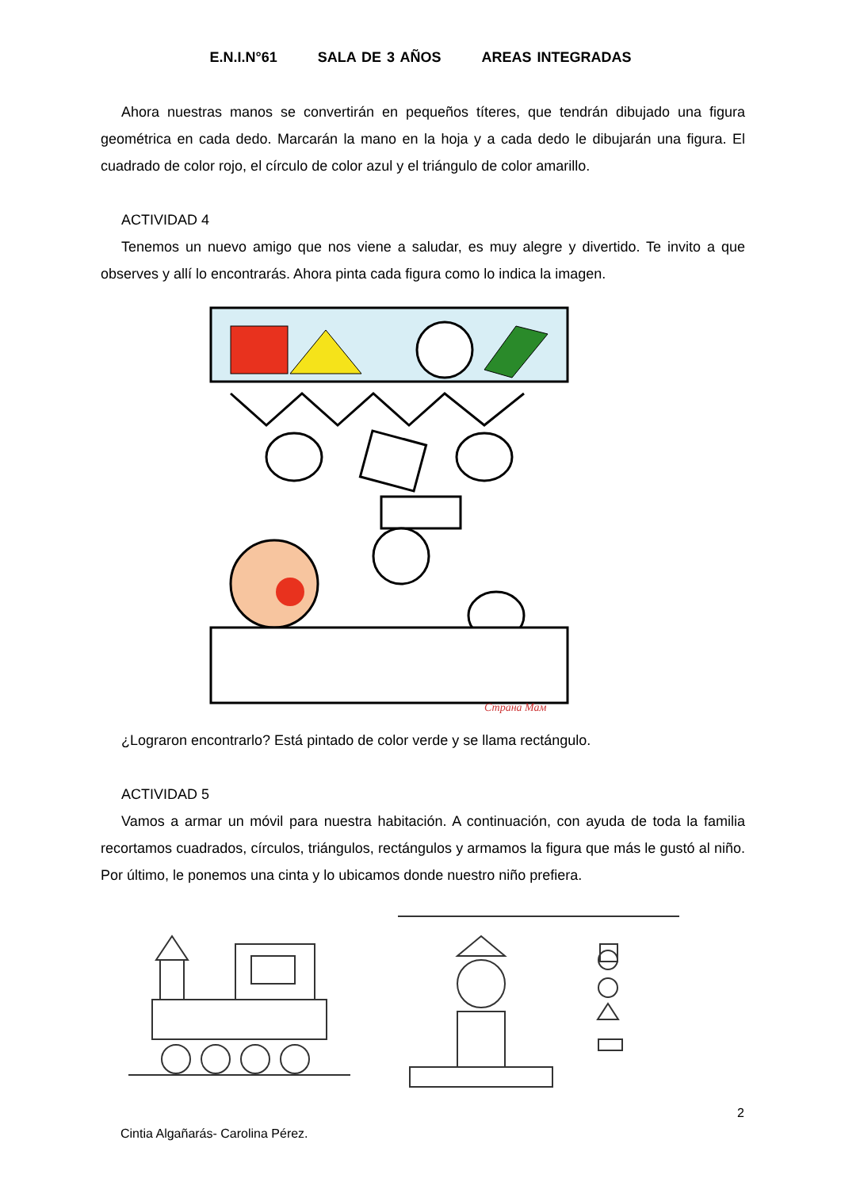E.N.I.N°61 SALA DE 3 AÑOS AREAS INTEGRADAS
Ahora nuestras manos se convertirán en pequeños títeres, que tendrán dibujado una figura geométrica en cada dedo. Marcarán la mano en la hoja y a cada dedo le dibujarán una figura. El cuadrado de color rojo, el círculo de color azul y el triángulo de color amarillo.
ACTIVIDAD 4
Tenemos un nuevo amigo que nos viene a saludar, es muy alegre y divertido. Te invito a que observes y allí lo encontrarás. Ahora pinta cada figura como lo indica la imagen.
Страна Мам
¿Lograron encontrarlo? Está pintado de color verde y se llama rectángulo.
ACTIVIDAD 5
Vamos a armar un móvil para nuestra habitación. A continuación, con ayuda de toda la familia recortamos cuadrados, círculos, triángulos, rectángulos y armamos la figura que más le gustó al niño. Por último, le ponemos una cinta y lo ubicamos donde nuestro niño prefiera.
2
Cintia Algañarás- Carolina Pérez.